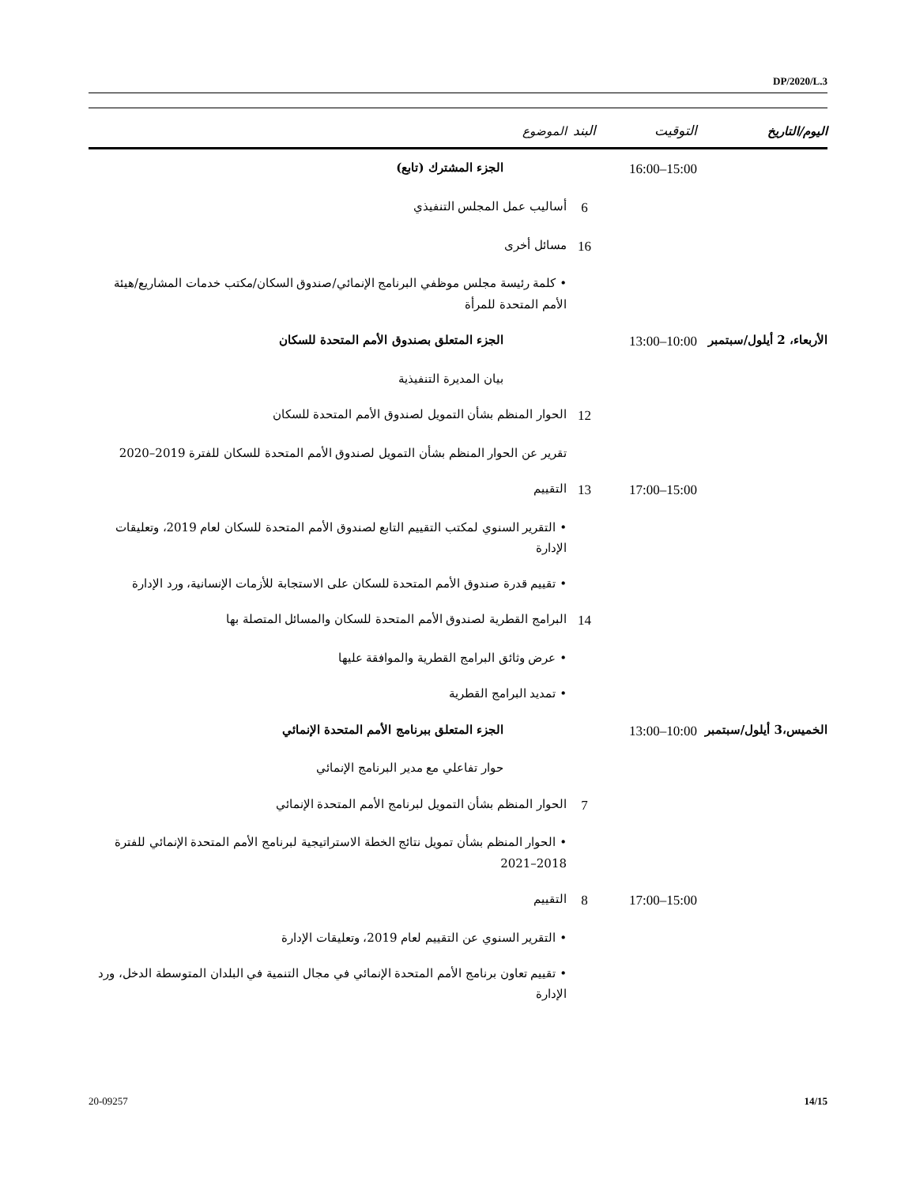DP/2020/L.3
| اليوم/التاريخ | التوقيت | البند | الموضوع |
| --- | --- | --- | --- |
| | 15:00–16:00 | | الجزء المشترك (تابع) |
| | | 6 | أساليب عمل المجلس التنفيذي |
| | | 16 | مسائل أخرى |
| | | | • كلمة رئيسة مجلس موظفي البرنامج الإنمائي/صندوق السكان/مكتب خدمات المشاريع/هيئة الأمم المتحدة للمرأة |
| الأربعاء، 2 أيلول/سبتمبر | 10:00–13:00 | | الجزء المتعلق بصندوق الأمم المتحدة للسكان |
| | | | بيان المديرة التنفيذية |
| | | 12 | الحوار المنظم بشأن التمويل لصندوق الأمم المتحدة للسكان |
| | | | تقرير عن الحوار المنظم بشأن التمويل لصندوق الأمم المتحدة للسكان للفترة 2019–2020 |
| | 15:00–17:00 | 13 | التقييم |
| | | | • التقرير السنوي لمكتب التقييم التابع لصندوق الأمم المتحدة للسكان لعام 2019، وتعليقات الإدارة |
| | | | • تقييم قدرة صندوق الأمم المتحدة للسكان على الاستجابة للأزمات الإنسانية، ورد الإدارة |
| | | 14 | البرامج القطرية لصندوق الأمم المتحدة للسكان والمسائل المتصلة بها |
| | | | • عرض وثائق البرامج القطرية والموافقة عليها |
| | | | • تمديد البرامج القطرية |
| الخميس،3 أيلول/سبتمبر | 10:00–13:00 | | الجزء المتعلق ببرنامج الأمم المتحدة الإنمائي |
| | | | حوار تفاعلي مع مدير البرنامج الإنمائي |
| | | 7 | الحوار المنظم بشأن التمويل لبرنامج الأمم المتحدة الإنمائي |
| | | | • الحوار المنظم بشأن تمويل نتائج الخطة الاستراتيجية لبرنامج الأمم المتحدة الإنمائي للفترة 2018–2021 |
| | 15:00–17:00 | 8 | التقييم |
| | | | • التقرير السنوي عن التقييم لعام 2019، وتعليقات الإدارة |
| | | | • تقييم تعاون برنامج الأمم المتحدة الإنمائي في مجال التنمية في البلدان المتوسطة الدخل، ورد الإدارة |
20-09257 14/15